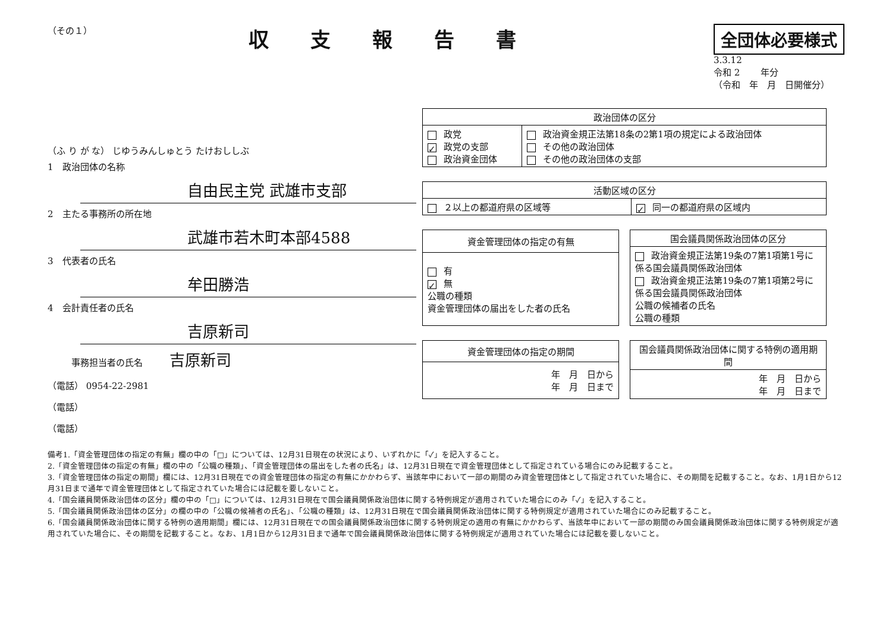（その１）
収支報告書
全団体必要様式
3.3.12
令和 2 　　年分
（令和　年　月　日開催分）
（ふ り が な） じゆうみんしゅとう たけおししぶ
1　政治団体の名称
自由民主党 武雄市支部
2　主たる事務所の所在地
武雄市若木町本部4588
3　代表者の氏名
牟田勝浩
4　会計責任者の氏名
吉原新司
事務担当者の氏名 吉原新司
（電話） 0954-22-2981
（電話）
（電話）
| 政治団体の区分 | |
| --- | --- |
| 政党 ✓ 政党の支部 政治資金団体 | 政治資金規正法第18条の2第1項の規定による政治団体 その他の政治団体 その他の政治団体の支部 |
| 活動区域の区分 | |
| --- | --- |
| ２以上の都道府県の区域等 | ✓ 同一の都道府県の区域内 |
| 資金管理団体の指定の有無 |
| --- |
| 有 ✓ 無 公職の種類 資金管理団体の届出をした者の氏名 |
| 国会議員関係政治団体の区分 |
| --- |
| 政治資金規正法第19条の7第1項第1号に係る国会議員関係政治団体 政治資金規正法第19条の7第1項第2号に係る国会議員関係政治団体 公職の候補者の氏名 公職の種類 |
| 資金管理団体の指定の期間 |
| --- |
| 年 月 日から 年 月 日まで |
| 国会議員関係政治団体に関する特例の適用期間 |
| --- |
| 年 月 日から 年 月 日まで |
備考1.「資金管理団体の指定の有無」欄の中の「□」については、12月31日現在の状況により、いずれかに「✓」を記入すること。
2.「資金管理団体の指定の有無」欄の中の「公職の種類」、「資金管理団体の届出をした者の氏名」は、12月31日現在で資金管理団体として指定されている場合にのみ記載すること。
3.「資金管理団体の指定の期間」欄には、12月31日現在での資金管理団体の指定の有無にかかわらず、当該年中において一部の期間のみ資金管理団体として指定されていた場合に、その期間を記載すること。なお、1月1日から12月31日まで通年で資金管理団体として指定されていた場合には記載を要しないこと。
4.「国会議員関係政治団体の区分」欄の中の「□」については、12月31日現在で国会議員関係政治団体に関する特例規定が適用されていた場合にのみ「✓」を記入すること。
5.「国会議員関係政治団体の区分」の欄の中の「公職の候補者の氏名」、「公職の種類」は、12月31日現在で国会議員関係政治団体に関する特例規定が適用されていた場合にのみ記載すること。
6.「国会議員関係政治団体に関する特例の適用期間」欄には、12月31日現在での国会議員関係政治団体に関する特例規定の適用の有無にかかわらず、当該年中において一部の期間のみ国会議員関係政治団体に関する特例規定が適用されていた場合に、その期間を記載すること。なお、1月1日から12月31日まで通年で国会議員関係政治団体に関する特例規定が適用されていた場合には記載を要しないこと。